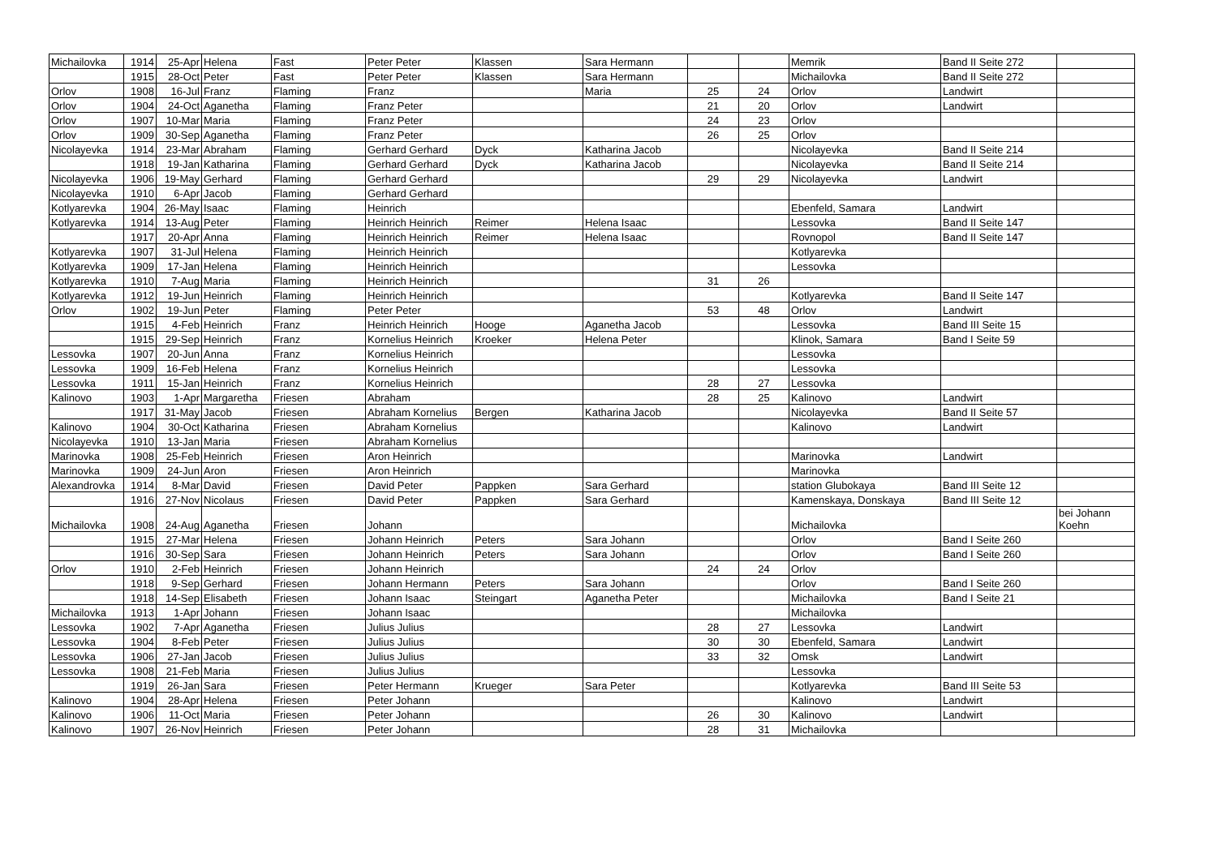| Michailovka | 1914 | 25-Apr | Helena | Fast | Peter Peter | Klassen | Sara Hermann | | | Memrik | Band II Seite 272 | |
| | 1915 | 28-Oct | Peter | Fast | Peter Peter | Klassen | Sara Hermann | | | Michailovka | Band II Seite 272 | |
| Orlov | 1908 | 16-Jul | Franz | Flaming | Franz | | Maria | 25 | 24 | Orlov | Landwirt | |
| Orlov | 1904 | 24-Oct | Aganetha | Flaming | Franz Peter | | | 21 | 20 | Orlov | Landwirt | |
| Orlov | 1907 | 10-Mar | Maria | Flaming | Franz Peter | | | 24 | 23 | Orlov | | |
| Orlov | 1909 | 30-Sep | Aganetha | Flaming | Franz Peter | | | 26 | 25 | Orlov | | |
| Nicolayevka | 1914 | 23-Mar | Abraham | Flaming | Gerhard Gerhard | Dyck | Katharina Jacob | | | Nicolayevka | Band II Seite 214 | |
| | 1918 | 19-Jan | Katharina | Flaming | Gerhard Gerhard | Dyck | Katharina Jacob | | | Nicolayevka | Band II Seite 214 | |
| Nicolayevka | 1906 | 19-May | Gerhard | Flaming | Gerhard Gerhard | | | 29 | 29 | Nicolayevka | Landwirt | |
| Nicolayevka | 1910 | 6-Apr | Jacob | Flaming | Gerhard Gerhard | | | | | | | |
| Kotlyarevka | 1904 | 26-May | Isaac | Flaming | Heinrich | | | | | Ebenfeld, Samara | Landwirt | |
| Kotlyarevka | 1914 | 13-Aug | Peter | Flaming | Heinrich Heinrich | Reimer | Helena Isaac | | | Lessovka | Band II Seite 147 | |
| | 1917 | 20-Apr | Anna | Flaming | Heinrich Heinrich | Reimer | Helena Isaac | | | Rovnopol | Band II Seite 147 | |
| Kotlyarevka | 1907 | 31-Jul | Helena | Flaming | Heinrich Heinrich | | | | | Kotlyarevka | | |
| Kotlyarevka | 1909 | 17-Jan | Helena | Flaming | Heinrich Heinrich | | | | | Lessovka | | |
| Kotlyarevka | 1910 | 7-Aug | Maria | Flaming | Heinrich Heinrich | | | 31 | 26 | | | |
| Kotlyarevka | 1912 | 19-Jun | Heinrich | Flaming | Heinrich Heinrich | | | | | Kotlyarevka | Band II Seite 147 | |
| Orlov | 1902 | 19-Jun | Peter | Flaming | Peter Peter | | | 53 | 48 | Orlov | Landwirt | |
| | 1915 | 4-Feb | Heinrich | Franz | Heinrich Heinrich | Hooge | Aganetha Jacob | | | Lessovka | Band III Seite 15 | |
| | 1915 | 29-Sep | Heinrich | Franz | Kornelius Heinrich | Kroeker | Helena Peter | | | Klinok, Samara | Band I Seite 59 | |
| Lessovka | 1907 | 20-Jun | Anna | Franz | Kornelius Heinrich | | | | | Lessovka | | |
| Lessovka | 1909 | 16-Feb | Helena | Franz | Kornelius Heinrich | | | | | Lessovka | | |
| Lessovka | 1911 | 15-Jan | Heinrich | Franz | Kornelius Heinrich | | | 28 | 27 | Lessovka | | |
| Kalinovo | 1903 | 1-Apr | Margaretha | Friesen | Abraham | | | 28 | 25 | Kalinovo | Landwirt | |
| | 1917 | 31-May | Jacob | Friesen | Abraham Kornelius | Bergen | Katharina Jacob | | | Nicolayevka | Band II Seite 57 | |
| Kalinovo | 1904 | 30-Oct | Katharina | Friesen | Abraham Kornelius | | | | | Kalinovo | Landwirt | |
| Nicolayevka | 1910 | 13-Jan | Maria | Friesen | Abraham Kornelius | | | | | | | |
| Marinovka | 1908 | 25-Feb | Heinrich | Friesen | Aron Heinrich | | | | | Marinovka | Landwirt | |
| Marinovka | 1909 | 24-Jun | Aron | Friesen | Aron Heinrich | | | | | Marinovka | | |
| Alexandrovka | 1914 | 8-Mar | David | Friesen | David Peter | Pappken | Sara Gerhard | | | station Glubokaya | Band III Seite 12 | |
| | 1916 | 27-Nov | Nicolaus | Friesen | David Peter | Pappken | Sara Gerhard | | | Kamenskaya, Donskaya | Band III Seite 12 | |
| Michailovka | 1908 | 24-Aug | Aganetha | Friesen | Johann | | | | | Michailovka | | bei Johann Koehn |
| | 1915 | 27-Mar | Helena | Friesen | Johann Heinrich | Peters | Sara Johann | | | Orlov | Band I Seite 260 | |
| | 1916 | 30-Sep | Sara | Friesen | Johann Heinrich | Peters | Sara Johann | | | Orlov | Band I Seite 260 | |
| Orlov | 1910 | 2-Feb | Heinrich | Friesen | Johann Heinrich | | | 24 | 24 | Orlov | | |
| | 1918 | 9-Sep | Gerhard | Friesen | Johann Hermann | Peters | Sara Johann | | | Orlov | Band I Seite 260 | |
| | 1918 | 14-Sep | Elisabeth | Friesen | Johann Isaac | Steingart | Aganetha Peter | | | Michailovka | Band I Seite 21 | |
| Michailovka | 1913 | 1-Apr | Johann | Friesen | Johann Isaac | | | | | Michailovka | | |
| Lessovka | 1902 | 7-Apr | Aganetha | Friesen | Julius Julius | | | 28 | 27 | Lessovka | Landwirt | |
| Lessovka | 1904 | 8-Feb | Peter | Friesen | Julius Julius | | | 30 | 30 | Ebenfeld, Samara | Landwirt | |
| Lessovka | 1906 | 27-Jan | Jacob | Friesen | Julius Julius | | | 33 | 32 | Omsk | Landwirt | |
| Lessovka | 1908 | 21-Feb | Maria | Friesen | Julius Julius | | | | | Lessovka | | |
| | 1919 | 26-Jan | Sara | Friesen | Peter Hermann | Krueger | Sara Peter | | | Kotlyarevka | Band III Seite 53 | |
| Kalinovo | 1904 | 28-Apr | Helena | Friesen | Peter Johann | | | | | Kalinovo | Landwirt | |
| Kalinovo | 1906 | 11-Oct | Maria | Friesen | Peter Johann | | | 26 | 30 | Kalinovo | Landwirt | |
| Kalinovo | 1907 | 26-Nov | Heinrich | Friesen | Peter Johann | | | 28 | 31 | Michailovka | | |